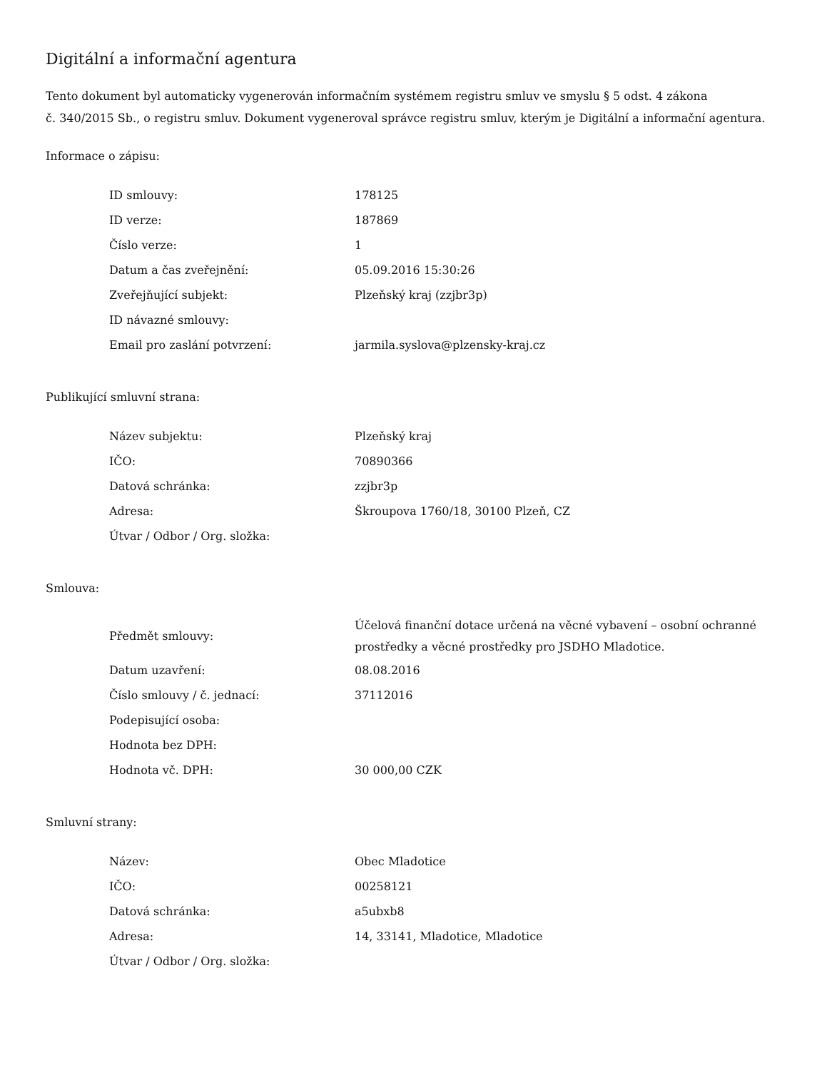Digitální a informační agentura
Tento dokument byl automaticky vygenerován informačním systémem registru smluv ve smyslu § 5 odst. 4 zákona
č. 340/2015 Sb., o registru smluv. Dokument vygeneroval správce registru smluv, kterým je Digitální a informační agentura.
Informace o zápisu:
| ID smlouvy: | 178125 |
| ID verze: | 187869 |
| Číslo verze: | 1 |
| Datum a čas zveřejnění: | 05.09.2016 15:30:26 |
| Zveřejňující subjekt: | Plzeňský kraj (zzjbr3p) |
| ID návazné smlouvy: | |
| Email pro zaslání potvrzení: | jarmila.syslova@plzensky-kraj.cz |
Publikující smluvní strana:
| Název subjektu: | Plzeňský kraj |
| IČO: | 70890366 |
| Datová schránka: | zzjbr3p |
| Adresa: | Škroupova 1760/18, 30100 Plzeň, CZ |
| Útvar / Odbor / Org. složka: | |
Smlouva:
| Předmět smlouvy: | Účelová finanční dotace určená na věcné vybavení – osobní ochranné prostředky a věcné prostředky pro JSDHO Mladotice. |
| Datum uzavření: | 08.08.2016 |
| Číslo smlouvy / č. jednací: | 37112016 |
| Podepisující osoba: | |
| Hodnota bez DPH: | |
| Hodnota vč. DPH: | 30 000,00 CZK |
Smluvní strany:
| Název: | Obec Mladotice |
| IČO: | 00258121 |
| Datová schránka: | a5ubxb8 |
| Adresa: | 14, 33141, Mladotice, Mladotice |
| Útvar / Odbor / Org. složka: | |